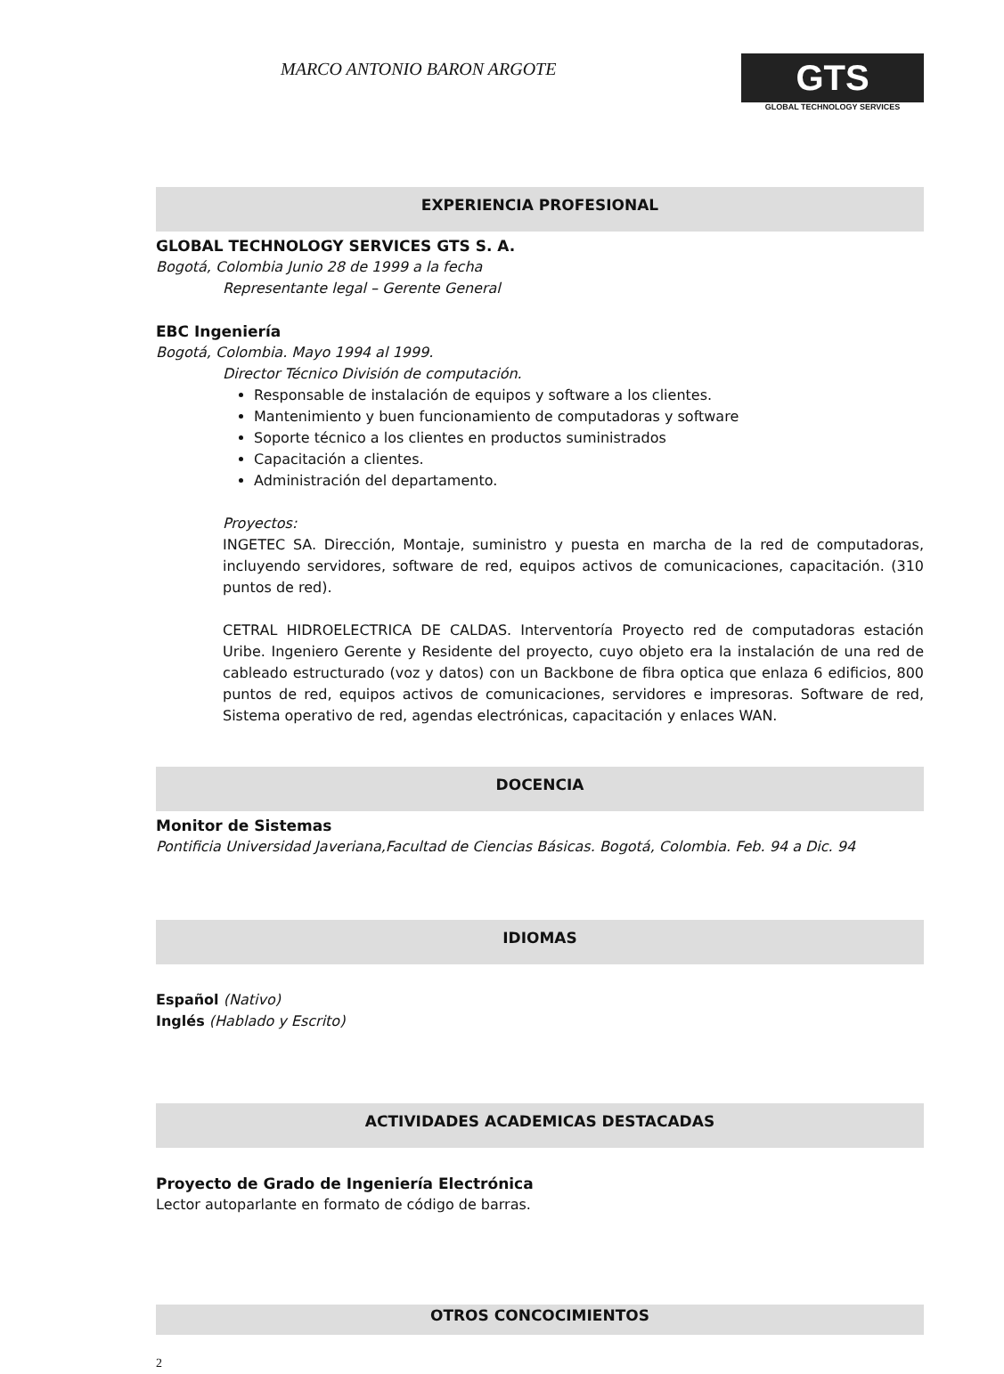MARCO ANTONIO BARON ARGOTE
GTS
GLOBAL TECHNOLOGY SERVICES
EXPERIENCIA PROFESIONAL
GLOBAL TECHNOLOGY SERVICES GTS S. A.
Bogotá, Colombia Junio 28 de 1999 a la fecha
Representante legal – Gerente General
EBC Ingeniería
Bogotá, Colombia. Mayo 1994 al 1999.
Director Técnico División de computación.
Responsable de instalación de equipos y software a los clientes.
Mantenimiento y buen funcionamiento de computadoras y software
Soporte técnico a los clientes en productos suministrados
Capacitación a clientes.
Administración del departamento.
Proyectos:
INGETEC SA. Dirección, Montaje, suministro y puesta en marcha de la red de computadoras, incluyendo servidores, software de red, equipos activos de comunicaciones, capacitación. (310 puntos de red).
CETRAL HIDROELECTRICA DE CALDAS. Interventoría Proyecto red de computadoras estación Uribe. Ingeniero Gerente y Residente del proyecto, cuyo objeto era la instalación de una red de cableado estructurado (voz y datos) con un Backbone de fibra optica que enlaza 6 edificios, 800 puntos de red, equipos activos de comunicaciones, servidores e impresoras. Software de red, Sistema operativo de red, agendas electrónicas, capacitación y enlaces WAN.
DOCENCIA
Monitor de Sistemas
Pontificia Universidad Javeriana,Facultad de Ciencias Básicas. Bogotá, Colombia. Feb. 94 a Dic. 94
IDIOMAS
Español (Nativo)
Inglés (Hablado y Escrito)
ACTIVIDADES ACADEMICAS DESTACADAS
Proyecto de Grado de Ingeniería Electrónica
Lector autoparlante en formato de código de barras.
OTROS CONCOCIMIENTOS
2